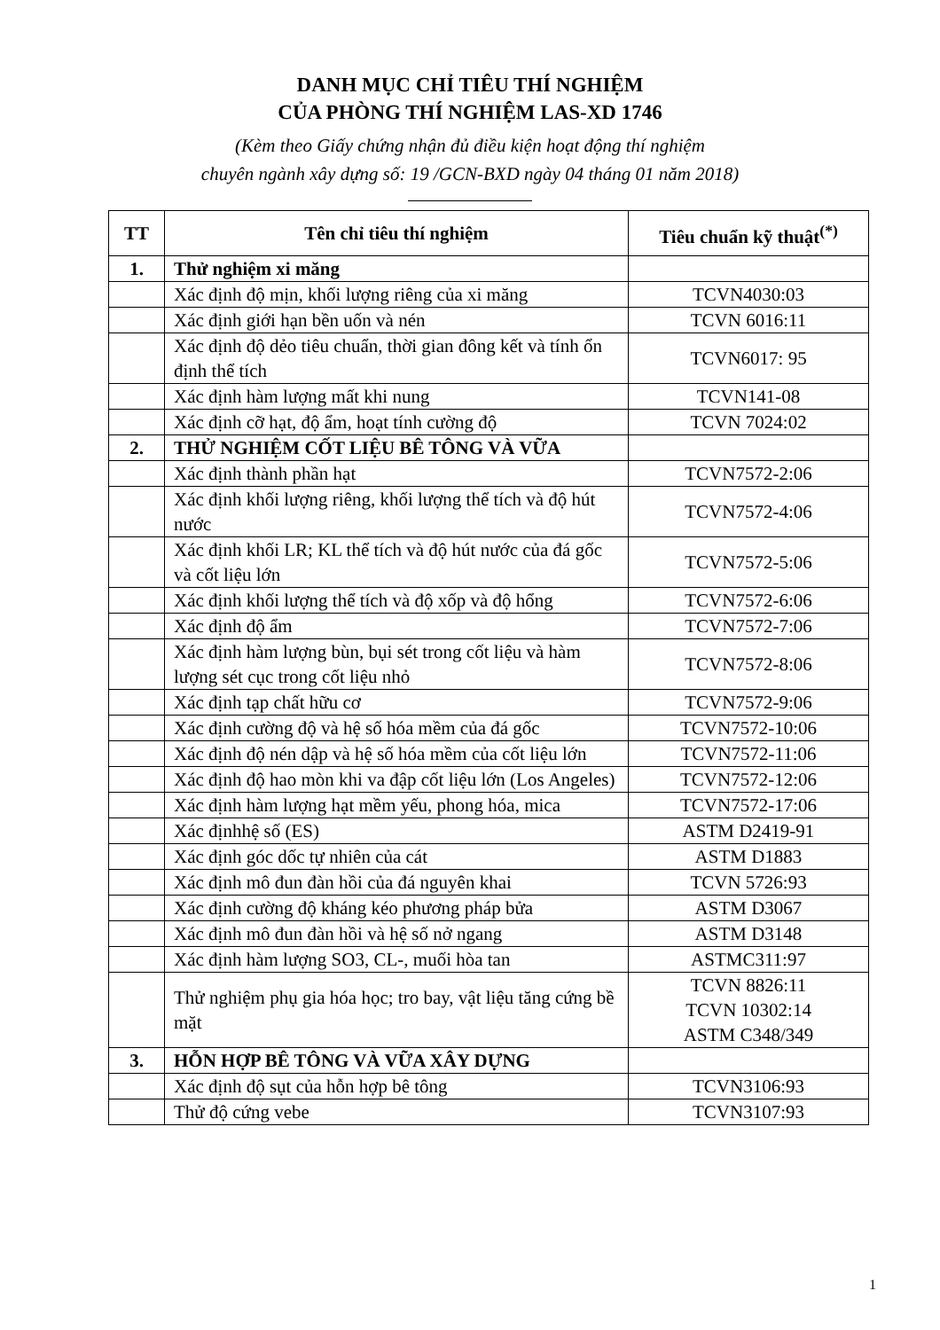DANH MỤC CHỈ TIÊU THÍ NGHIỆM
CỦA PHÒNG THÍ NGHIỆM LAS-XD 1746
(Kèm theo Giấy chứng nhận đủ điều kiện hoạt động thí nghiệm
chuyên ngành xây dựng số: 19 /GCN-BXD ngày 04 tháng 01 năm 2018)
| TT | Tên chỉ tiêu thí nghiệm | Tiêu chuẩn kỹ thuật<sup>(*)</sup> |
| --- | --- | --- |
| 1. | Thử nghiệm xi măng | |
| | Xác định độ mịn, khối lượng riêng của xi măng | TCVN4030:03 |
| | Xác định giới hạn bền uốn và nén | TCVN 6016:11 |
| | Xác định độ dẻo tiêu chuẩn, thời gian đông kết và tính ổn định thể tích | TCVN6017: 95 |
| | Xác định hàm lượng mất khi nung | TCVN141-08 |
| | Xác định cỡ hạt, độ ẩm, hoạt tính cường độ | TCVN 7024:02 |
| 2. | THỬ NGHIỆM CỐT LIỆU BÊ TÔNG VÀ VỮA | |
| | Xác định thành phần hạt | TCVN7572-2:06 |
| | Xác định khối lượng riêng, khối lượng thể tích và độ hút nước | TCVN7572-4:06 |
| | Xác định khối LR; KL thể tích và độ hút nước của đá gốc và cốt liệu lớn | TCVN7572-5:06 |
| | Xác định khối lượng thể tích và độ xốp và độ hổng | TCVN7572-6:06 |
| | Xác định độ ẩm | TCVN7572-7:06 |
| | Xác định hàm lượng bùn, bụi sét trong cốt liệu và hàm lượng sét cục trong cốt liệu nhỏ | TCVN7572-8:06 |
| | Xác định tạp chất hữu cơ | TCVN7572-9:06 |
| | Xác định cường độ và hệ số hóa mềm của đá gốc | TCVN7572-10:06 |
| | Xác định độ nén dập và hệ số hóa mềm của cốt liệu lớn | TCVN7572-11:06 |
| | Xác định độ hao mòn khi va đập cốt liệu lớn (Los Angeles) | TCVN7572-12:06 |
| | Xác định hàm lượng hạt mềm yếu, phong hóa, mica | TCVN7572-17:06 |
| | Xác địnhhệ số (ES) | ASTM D2419-91 |
| | Xác định góc dốc tự nhiên của cát | ASTM D1883 |
| | Xác định mô đun đàn hồi của đá nguyên khai | TCVN 5726:93 |
| | Xác định cường độ kháng kéo phương pháp bửa | ASTM D3067 |
| | Xác định mô đun đàn hồi và hệ số nở ngang | ASTM D3148 |
| | Xác định hàm lượng SO3, CL-, muối hòa tan | ASTMC311:97 |
| | Thử nghiệm phụ gia hóa học; tro bay, vật liệu tăng cứng bề mặt | TCVN 8826:11 TCVN 10302:14 ASTM C348/349 |
| 3. | HỖN HỢP BÊ TÔNG VÀ VỮA XÂY DỰNG | |
| | Xác định độ sụt của hỗn hợp bê tông | TCVN3106:93 |
| | Thử độ cứng vebe | TCVN3107:93 |
1